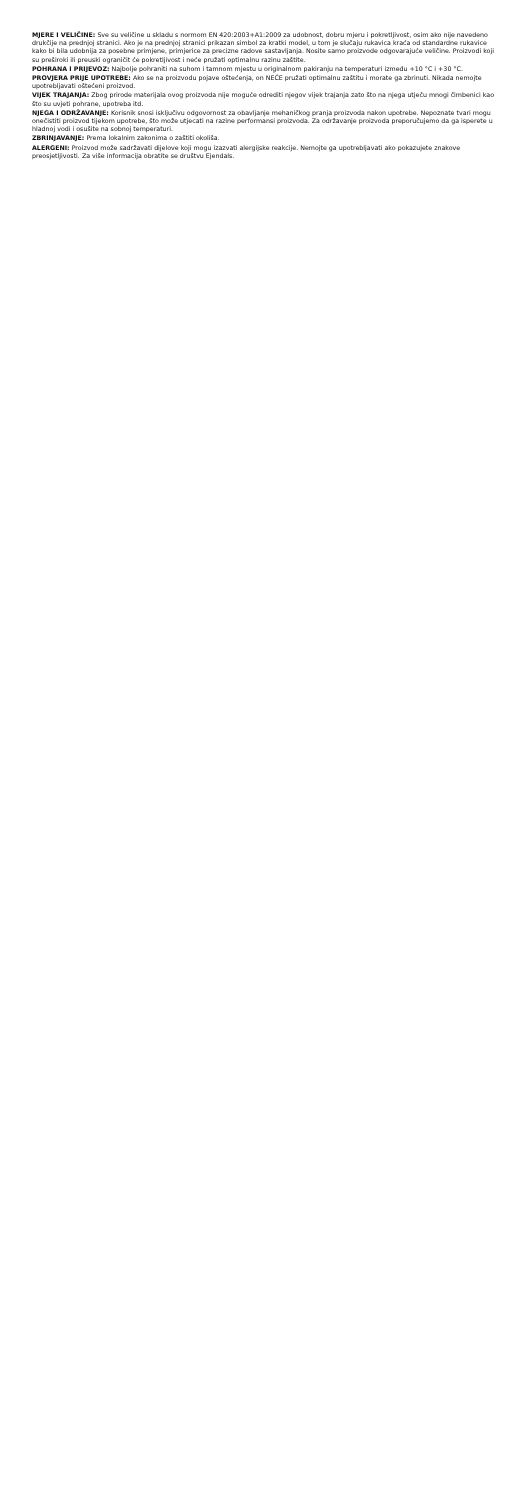MJERE I VELIČINE: Sve su veličine u skladu s normom EN 420:2003+A1:2009 za udobnost, dobru mjeru i pokretljivost, osim ako nije navedeno drukčije na prednjoj stranici. Ako je na prednjoj stranici prikazan simbol za kratki model, u tom je slučaju rukavica kraća od standardne rukavice kako bi bila udobnija za posebne primjene, primjerice za precizne radove sastavljanja. Nosite samo proizvode odgovarajuće veličine. Proizvodi koji su preširoki ili preuski ograničit će pokretljivost i neće pružati optimalnu razinu zaštite.
POHRANA I PRIJEVOZ: Najbolje pohraniti na suhom i tamnom mjestu u originalnom pakiranju na temperaturi između +10 °C i +30 °C.
PROVJERA PRIJE UPOTREBE: Ako se na proizvodu pojave oštećenja, on NEĆE pružati optimalnu zaštitu i morate ga zbrinuti. Nikada nemojte upotrebljavati oštećeni proizvod.
VIJEK TRAJANJA: Zbog prirode materijala ovog proizvoda nije moguće odrediti njegov vijek trajanja zato što na njega utječu mnogi čimbenici kao što su uvjeti pohrane, upotreba itd.
NJEGA I ODRŽAVANJE: Korisnik snosi isključivu odgovornost za obavljanje mehaničkog pranja proizvoda nakon upotrebe. Nepoznate tvari mogu onečistiti proizvod tijekom upotrebe, što može utjecati na razine performansi proizvoda. Za održavanje proizvoda preporučujemo da ga isperete u hladnoj vodi i osušite na sobnoj temperaturi.
ZBRINJAVANJE: Prema lokalnim zakonima o zaštiti okoliša.
ALERGENI: Proizvod može sadržavati dijelove koji mogu izazvati alergijske reakcije. Nemojte ga upotrebljavati ako pokazujete znakove preosjetljivosti. Za više informacija obratite se društvu Ejendals.